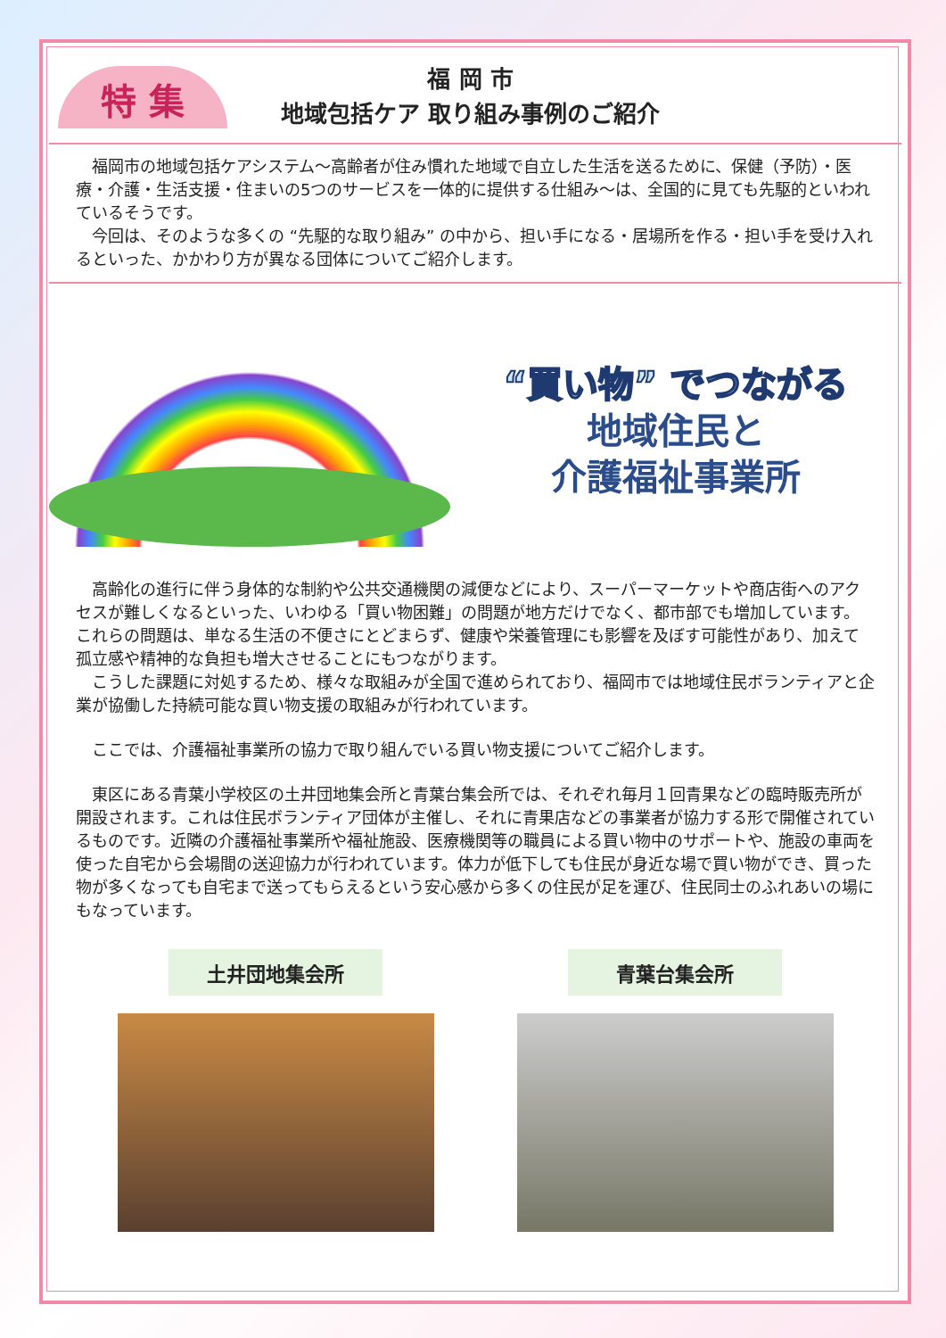特 集
福 岡 市
地域包括ケア 取り組み事例のご紹介
　福岡市の地域包括ケアシステム～高齢者が住み慣れた地域で自立した生活を送るために、保健（予防）・医療・介護・生活支援・住まいの5つのサービスを一体的に提供する仕組み～は、全国的に見ても先駆的といわれているそうです。
　今回は、そのような多くの “先駆的な取り組み” の中から、担い手になる・居場所を作る・担い手を受け入れるといった、かかわり方が異なる団体についてご紹介します。
“買い物” でつながる
地域住民と
介護福祉事業所
　高齢化の進行に伴う身体的な制約や公共交通機関の減便などにより、スーパーマーケットや商店街へのアクセスが難しくなるといった、いわゆる「買い物困難」の問題が地方だけでなく、都市部でも増加しています。これらの問題は、単なる生活の不便さにとどまらず、健康や栄養管理にも影響を及ぼす可能性があり、加えて孤立感や精神的な負担も増大させることにもつながります。
　こうした課題に対処するため、様々な取組みが全国で進められており、福岡市では地域住民ボランティアと企業が協働した持続可能な買い物支援の取組みが行われています。
　ここでは、介護福祉事業所の協力で取り組んでいる買い物支援についてご紹介します。
　東区にある青葉小学校区の土井団地集会所と青葉台集会所では、それぞれ毎月１回青果などの臨時販売所が開設されます。これは住民ボランティア団体が主催し、それに青果店などの事業者が協力する形で開催されているものです。近隣の介護福祉事業所や福祉施設、医療機関等の職員による買い物中のサポートや、施設の車両を使った自宅から会場間の送迎協力が行われています。体力が低下しても住民が身近な場で買い物ができ、買った物が多くなっても自宅まで送ってもらえるという安心感から多くの住民が足を運び、住民同士のふれあいの場にもなっています。
土井団地集会所 青葉台集会所